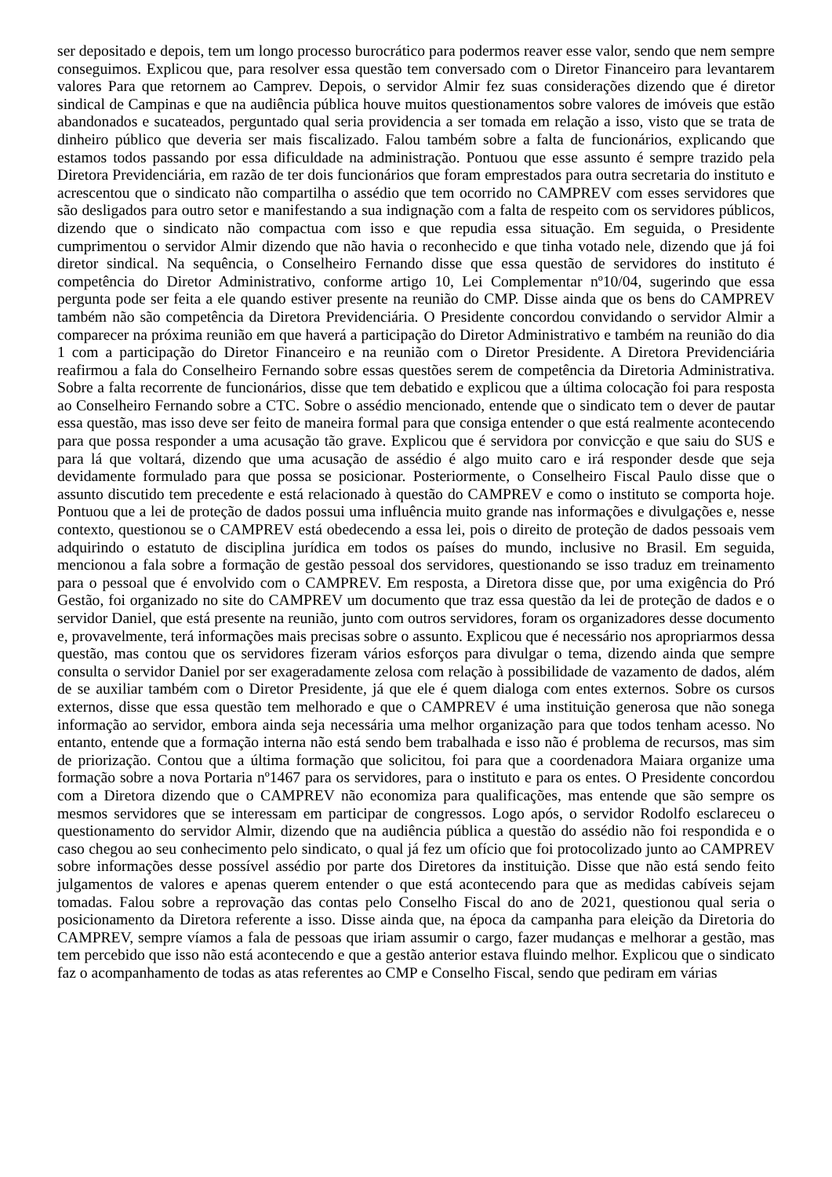ser depositado e depois, tem um longo processo burocrático para podermos reaver esse valor, sendo que nem sempre conseguimos. Explicou que, para resolver essa questão tem conversado com o Diretor Financeiro para levantarem valores Para que retornem ao Camprev. Depois, o servidor Almir fez suas considerações dizendo que é diretor sindical de Campinas e que na audiência pública houve muitos questionamentos sobre valores de imóveis que estão abandonados e sucateados, perguntado qual seria providencia a ser tomada em relação a isso, visto que se trata de dinheiro público que deveria ser mais fiscalizado. Falou também sobre a falta de funcionários, explicando que estamos todos passando por essa dificuldade na administração. Pontuou que esse assunto é sempre trazido pela Diretora Previdenciária, em razão de ter dois funcionários que foram emprestados para outra secretaria do instituto e acrescentou que o sindicato não compartilha o assédio que tem ocorrido no CAMPREV com esses servidores que são desligados para outro setor e manifestando a sua indignação com a falta de respeito com os servidores públicos, dizendo que o sindicato não compactua com isso e que repudia essa situação. Em seguida, o Presidente cumprimentou o servidor Almir dizendo que não havia o reconhecido e que tinha votado nele, dizendo que já foi diretor sindical. Na sequência, o Conselheiro Fernando disse que essa questão de servidores do instituto é competência do Diretor Administrativo, conforme artigo 10, Lei Complementar nº10/04, sugerindo que essa pergunta pode ser feita a ele quando estiver presente na reunião do CMP. Disse ainda que os bens do CAMPREV também não são competência da Diretora Previdenciária. O Presidente concordou convidando o servidor Almir a comparecer na próxima reunião em que haverá a participação do Diretor Administrativo e também na reunião do dia 1 com a participação do Diretor Financeiro e na reunião com o Diretor Presidente. A Diretora Previdenciária reafirmou a fala do Conselheiro Fernando sobre essas questões serem de competência da Diretoria Administrativa. Sobre a falta recorrente de funcionários, disse que tem debatido e explicou que a última colocação foi para resposta ao Conselheiro Fernando sobre a CTC. Sobre o assédio mencionado, entende que o sindicato tem o dever de pautar essa questão, mas isso deve ser feito de maneira formal para que consiga entender o que está realmente acontecendo para que possa responder a uma acusação tão grave. Explicou que é servidora por convicção e que saiu do SUS e para lá que voltará, dizendo que uma acusação de assédio é algo muito caro e irá responder desde que seja devidamente formulado para que possa se posicionar. Posteriormente, o Conselheiro Fiscal Paulo disse que o assunto discutido tem precedente e está relacionado à questão do CAMPREV e como o instituto se comporta hoje. Pontuou que a lei de proteção de dados possui uma influência muito grande nas informações e divulgações e, nesse contexto, questionou se o CAMPREV está obedecendo a essa lei, pois o direito de proteção de dados pessoais vem adquirindo o estatuto de disciplina jurídica em todos os países do mundo, inclusive no Brasil. Em seguida, mencionou a fala sobre a formação de gestão pessoal dos servidores, questionando se isso traduz em treinamento para o pessoal que é envolvido com o CAMPREV. Em resposta, a Diretora disse que, por uma exigência do Pró Gestão, foi organizado no site do CAMPREV um documento que traz essa questão da lei de proteção de dados e o servidor Daniel, que está presente na reunião, junto com outros servidores, foram os organizadores desse documento e, provavelmente, terá informações mais precisas sobre o assunto. Explicou que é necessário nos apropriarmos dessa questão, mas contou que os servidores fizeram vários esforços para divulgar o tema, dizendo ainda que sempre consulta o servidor Daniel por ser exageradamente zelosa com relação à possibilidade de vazamento de dados, além de se auxiliar também com o Diretor Presidente, já que ele é quem dialoga com entes externos. Sobre os cursos externos, disse que essa questão tem melhorado e que o CAMPREV é uma instituição generosa que não sonega informação ao servidor, embora ainda seja necessária uma melhor organização para que todos tenham acesso. No entanto, entende que a formação interna não está sendo bem trabalhada e isso não é problema de recursos, mas sim de priorização. Contou que a última formação que solicitou, foi para que a coordenadora Maiara organize uma formação sobre a nova Portaria nº1467 para os servidores, para o instituto e para os entes. O Presidente concordou com a Diretora dizendo que o CAMPREV não economiza para qualificações, mas entende que são sempre os mesmos servidores que se interessam em participar de congressos. Logo após, o servidor Rodolfo esclareceu o questionamento do servidor Almir, dizendo que na audiência pública a questão do assédio não foi respondida e o caso chegou ao seu conhecimento pelo sindicato, o qual já fez um ofício que foi protocolizado junto ao CAMPREV sobre informações desse possível assédio por parte dos Diretores da instituição. Disse que não está sendo feito julgamentos de valores e apenas querem entender o que está acontecendo para que as medidas cabíveis sejam tomadas. Falou sobre a reprovação das contas pelo Conselho Fiscal do ano de 2021, questionou qual seria o posicionamento da Diretora referente a isso. Disse ainda que, na época da campanha para eleição da Diretoria do CAMPREV, sempre víamos a fala de pessoas que iriam assumir o cargo, fazer mudanças e melhorar a gestão, mas tem percebido que isso não está acontecendo e que a gestão anterior estava fluindo melhor. Explicou que o sindicato faz o acompanhamento de todas as atas referentes ao CMP e Conselho Fiscal, sendo que pediram em várias